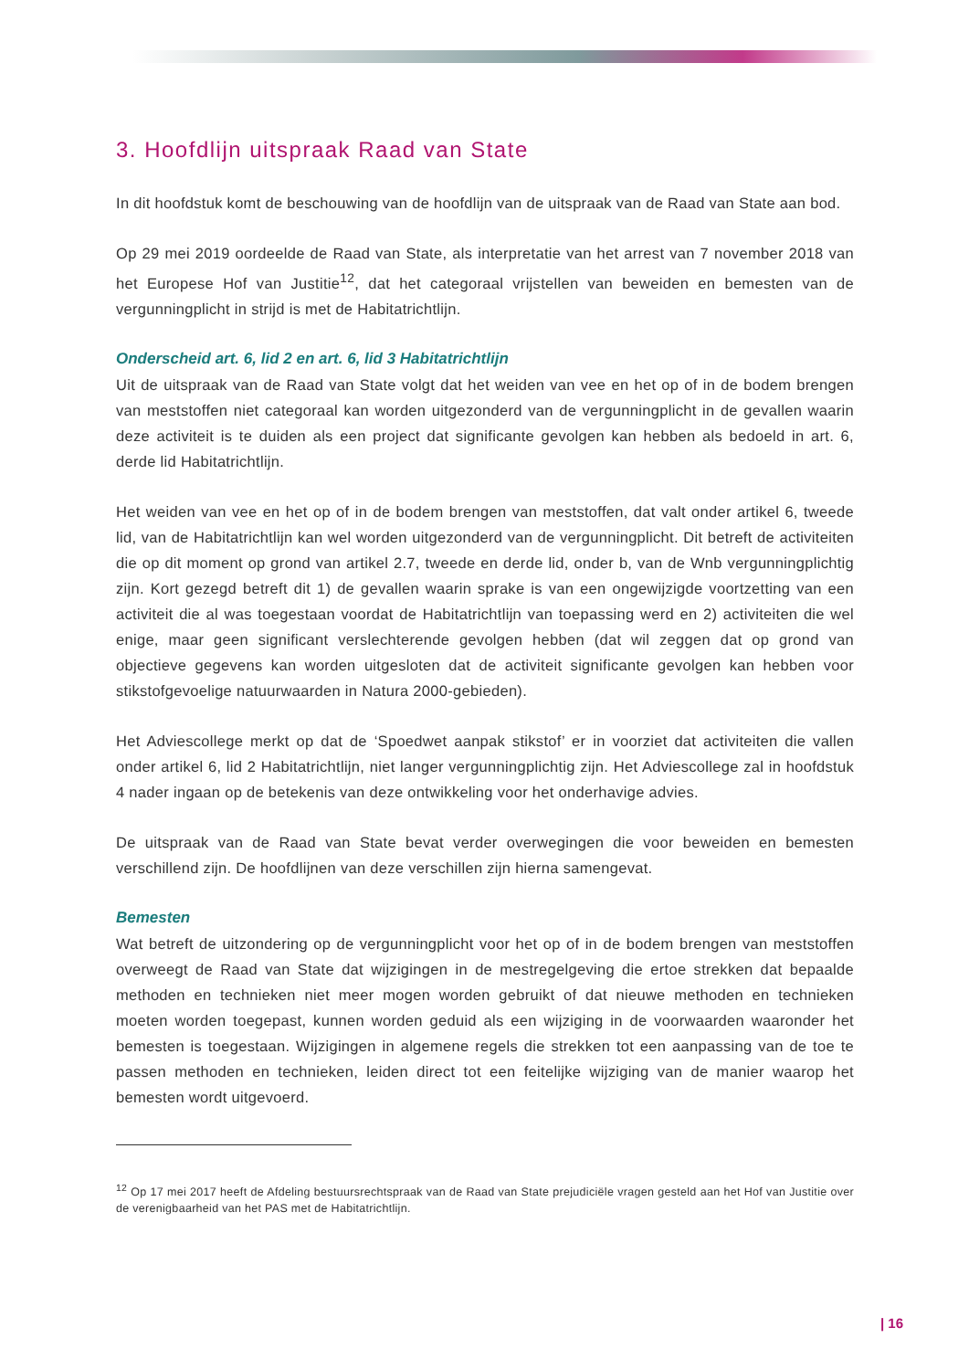3. Hoofdlijn uitspraak Raad van State
In dit hoofdstuk komt de beschouwing van de hoofdlijn van de uitspraak van de Raad van State aan bod.
Op 29 mei 2019 oordeelde de Raad van State, als interpretatie van het arrest van 7 november 2018 van het Europese Hof van Justitie<sup>12</sup>, dat het categoraal vrijstellen van beweiden en bemesten van de vergunningplicht in strijd is met de Habitatrichtlijn.
Onderscheid art. 6, lid 2 en art. 6, lid 3 Habitatrichtlijn
Uit de uitspraak van de Raad van State volgt dat het weiden van vee en het op of in de bodem brengen van meststoffen niet categoraal kan worden uitgezonderd van de vergunningplicht in de gevallen waarin deze activiteit is te duiden als een project dat significante gevolgen kan hebben als bedoeld in art. 6, derde lid Habitatrichtlijn.
Het weiden van vee en het op of in de bodem brengen van meststoffen, dat valt onder artikel 6, tweede lid, van de Habitatrichtlijn kan wel worden uitgezonderd van de vergunningplicht. Dit betreft de activiteiten die op dit moment op grond van artikel 2.7, tweede en derde lid, onder b, van de Wnb vergunningplichtig zijn. Kort gezegd betreft dit 1) de gevallen waarin sprake is van een ongewijzigde voortzetting van een activiteit die al was toegestaan voordat de Habitatrichtlijn van toepassing werd en 2) activiteiten die wel enige, maar geen significant verslechterende gevolgen hebben (dat wil zeggen dat op grond van objectieve gegevens kan worden uitgesloten dat de activiteit significante gevolgen kan hebben voor stikstofgevoelige natuurwaarden in Natura 2000-gebieden).
Het Adviescollege merkt op dat de ‘Spoedwet aanpak stikstof’ er in voorziet dat activiteiten die vallen onder artikel 6, lid 2 Habitatrichtlijn, niet langer vergunningplichtig zijn. Het Adviescollege zal in hoofdstuk 4 nader ingaan op de betekenis van deze ontwikkeling voor het onderhavige advies.
De uitspraak van de Raad van State bevat verder overwegingen die voor beweiden en bemesten verschillend zijn. De hoofdlijnen van deze verschillen zijn hierna samengevat.
Bemesten
Wat betreft de uitzondering op de vergunningplicht voor het op of in de bodem brengen van meststoffen overweegt de Raad van State dat wijzigingen in de mestregelgeving die ertoe strekken dat bepaalde methoden en technieken niet meer mogen worden gebruikt of dat nieuwe methoden en technieken moeten worden toegepast, kunnen worden geduid als een wijziging in de voorwaarden waaronder het bemesten is toegestaan. Wijzigingen in algemene regels die strekken tot een aanpassing van de toe te passen methoden en technieken, leiden direct tot een feitelijke wijziging van de manier waarop het bemesten wordt uitgevoerd.
<sup>12</sup> Op 17 mei 2017 heeft de Afdeling bestuursrechtspraak van de Raad van State prejudiciële vragen gesteld aan het Hof van Justitie over de verenigbaarheid van het PAS met de Habitatrichtlijn.
| 16